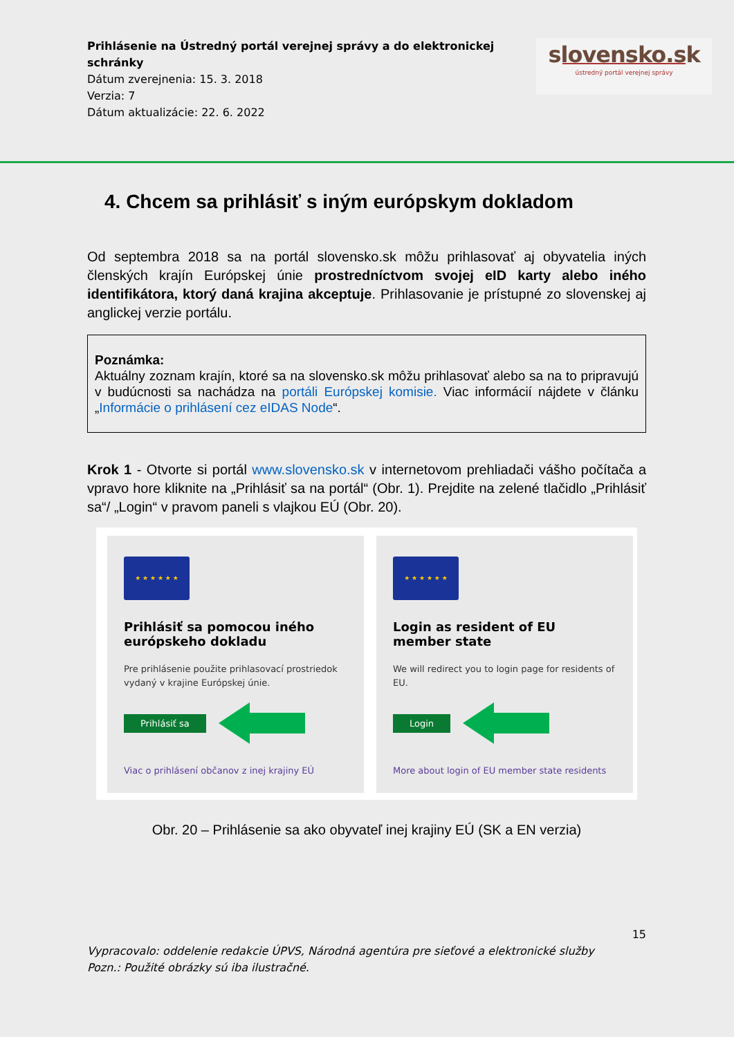Prihlásenie na Ústredný portál verejnej správy a do elektronickej schránky
Dátum zverejnenia: 15. 3. 2018
Verzia: 7
Dátum aktualizácie: 22. 6. 2022
slovensko.sk
ústredný portál verejnej správy
4. Chcem sa prihlásiť s iným európskym dokladom
Od septembra 2018 sa na portál slovensko.sk môžu prihlasovať aj obyvatelia iných členských krajín Európskej únie prostredníctvom svojej eID karty alebo iného identifikátora, ktorý daná krajina akceptuje. Prihlasovanie je prístupné zo slovenskej aj anglickej verzie portálu.
Poznámka:
Aktuálny zoznam krajín, ktoré sa na slovensko.sk môžu prihlasovať alebo sa na to pripravujú v budúcnosti sa nachádza na portáli Európskej komisie. Viac informácií nájdete v článku „Informácie o prihlásení cez eIDAS Node“.
Krok 1 - Otvorte si portál www.slovensko.sk v internetovom prehliadači vášho počítača a vpravo hore kliknite na „Prihlásiť sa na portál“ (Obr. 1). Prejdite na zelené tlačidlo „Prihlásiť sa“/ „Login“ v pravom paneli s vlajkou EÚ (Obr. 20).
★ ★ ★ ★ ★ ★
Prihlásiť sa pomocou iného európskeho dokladu
Pre prihlásenie použite prihlasovací prostriedok vydaný v krajine Európskej únie.
Prihlásiť sa
Viac o prihlásení občanov z inej krajiny EÚ
★ ★ ★ ★ ★ ★
Login as resident of EU member state
We will redirect you to login page for residents of EU.
Login
More about login of EU member state residents
Obr. 20 – Prihlásenie sa ako obyvateľ inej krajiny EÚ (SK a EN verzia)
15
Vypracovalo: oddelenie redakcie ÚPVS, Národná agentúra pre sieťové a elektronické služby
Pozn.: Použité obrázky sú iba ilustračné.